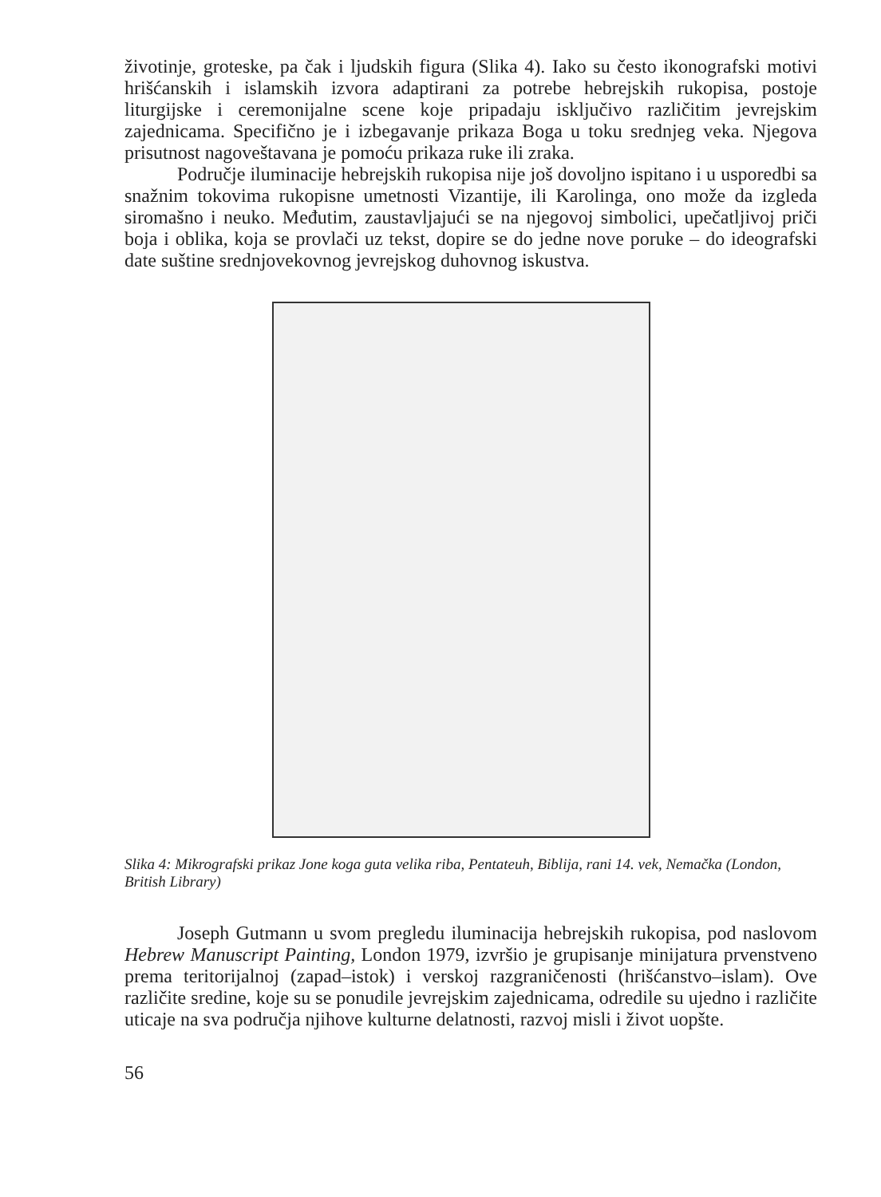životinje, groteske, pa čak i ljudskih figura (Slika 4). Iako su često ikonografski motivi hrišćanskih i islamskih izvora adaptirani za potrebe hebrejskih rukopisa, postoje liturgijske i ceremonijalne scene koje pripadaju isključivo različitim jevrejskim zajednicama. Specifično je i izbegavanje prikaza Boga u toku srednjeg veka. Njegova prisutnost nagoveštavana je pomoću prikaza ruke ili zraka.
Područje iluminacije hebrejskih rukopisa nije još dovoljno ispitano i u usporedbi sa snažnim tokovima rukopisne umetnosti Vizantije, ili Karolinga, ono može da izgleda siromašno i neuko. Međutim, zaustavljajući se na njegovoj simbolici, upečatljivoj priči boja i oblika, koja se provlači uz tekst, dopire se do jedne nove poruke – do ideografski date suštine srednjovekovnog jevrejskog duhovnog iskustva.
Slika 4: Mikrografski prikaz Jone koga guta velika riba, Pentateuh, Biblija, rani 14. vek, Nemačka (London, British Library)
Joseph Gutmann u svom pregledu iluminacija hebrejskih rukopisa, pod naslovom Hebrew Manuscript Painting, London 1979, izvršio je grupisanje minijatura prvenstveno prema teritorijalnoj (zapad–istok) i verskoj razgraničenosti (hrišćanstvo–islam). Ove različite sredine, koje su se ponudile jevrejskim zajednicama, odredile su ujedno i različite uticaje na sva područja njihove kulturne delatnosti, razvoj misli i život uopšte.
56